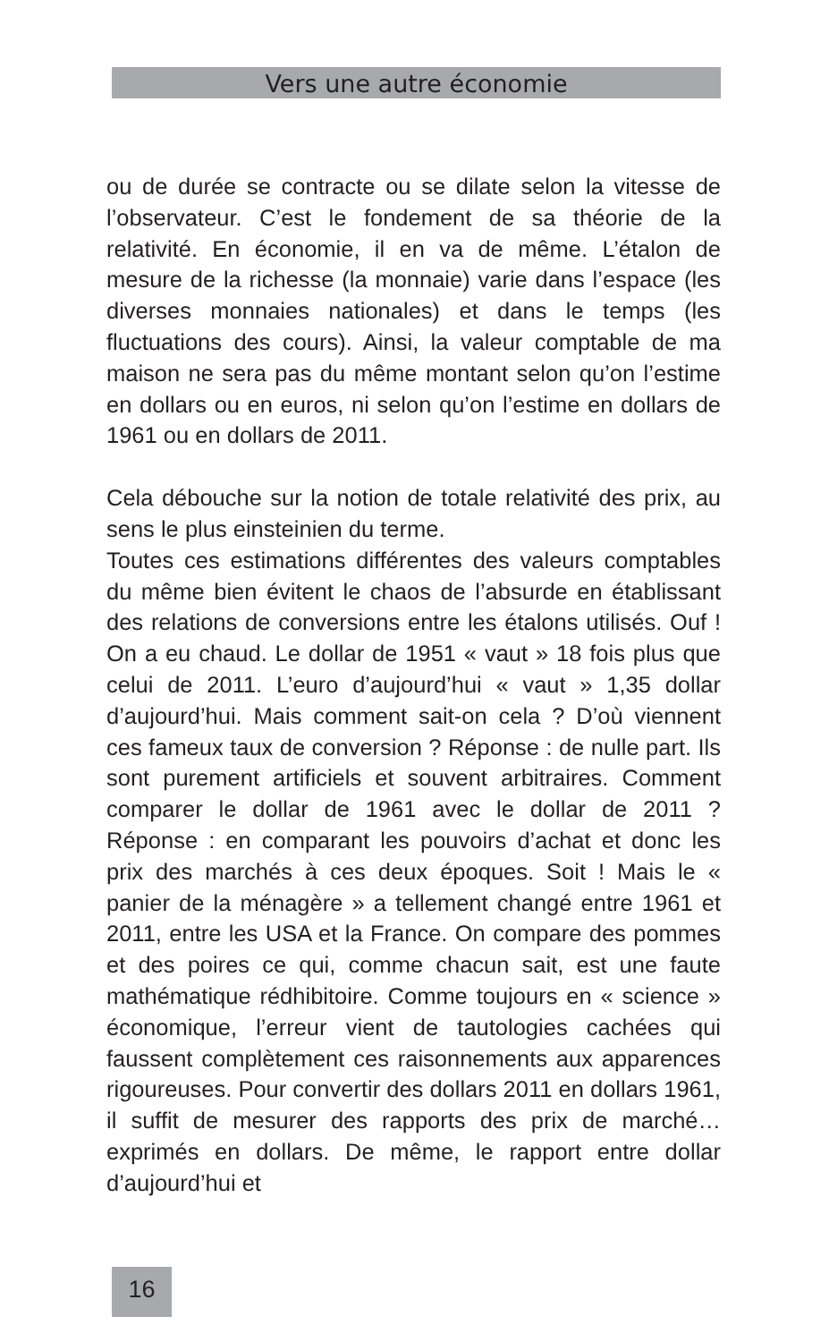Vers une autre économie
ou de durée se contracte ou se dilate selon la vitesse de l’observateur. C’est le fondement de sa théorie de la relativité. En économie, il en va de même. L’étalon de mesure de la richesse (la monnaie) varie dans l’espace (les diverses monnaies nationales) et dans le temps (les fluctuations des cours). Ainsi, la valeur comptable de ma maison ne sera pas du même montant selon qu’on l’estime en dollars ou en euros, ni selon qu’on l’estime en dollars de 1961 ou en dollars de 2011.
Cela débouche sur la notion de totale relativité des prix, au sens le plus einsteinien du terme.
Toutes ces estimations différentes des valeurs comptables du même bien évitent le chaos de l’absurde en établissant des relations de conversions entre les étalons utilisés. Ouf ! On a eu chaud. Le dollar de 1951 « vaut » 18 fois plus que celui de 2011. L’euro d’aujourd’hui « vaut » 1,35 dollar d’aujourd’hui. Mais comment sait-on cela ? D’où viennent ces fameux taux de conversion ? Réponse : de nulle part. Ils sont purement artificiels et souvent arbitraires. Comment comparer le dollar de 1961 avec le dollar de 2011 ? Réponse : en comparant les pouvoirs d’achat et donc les prix des marchés à ces deux époques. Soit ! Mais le « panier de la ménagère » a tellement changé entre 1961 et 2011, entre les USA et la France. On compare des pommes et des poires ce qui, comme chacun sait, est une faute mathématique rédhibitoire. Comme toujours en « science » économique, l’erreur vient de tautologies cachées qui faussent complètement ces raisonnements aux apparences rigoureuses. Pour convertir des dollars 2011 en dollars 1961, il suffit de mesurer des rapports des prix de marché… exprimés en dollars. De même, le rapport entre dollar d’aujourd’hui et
16